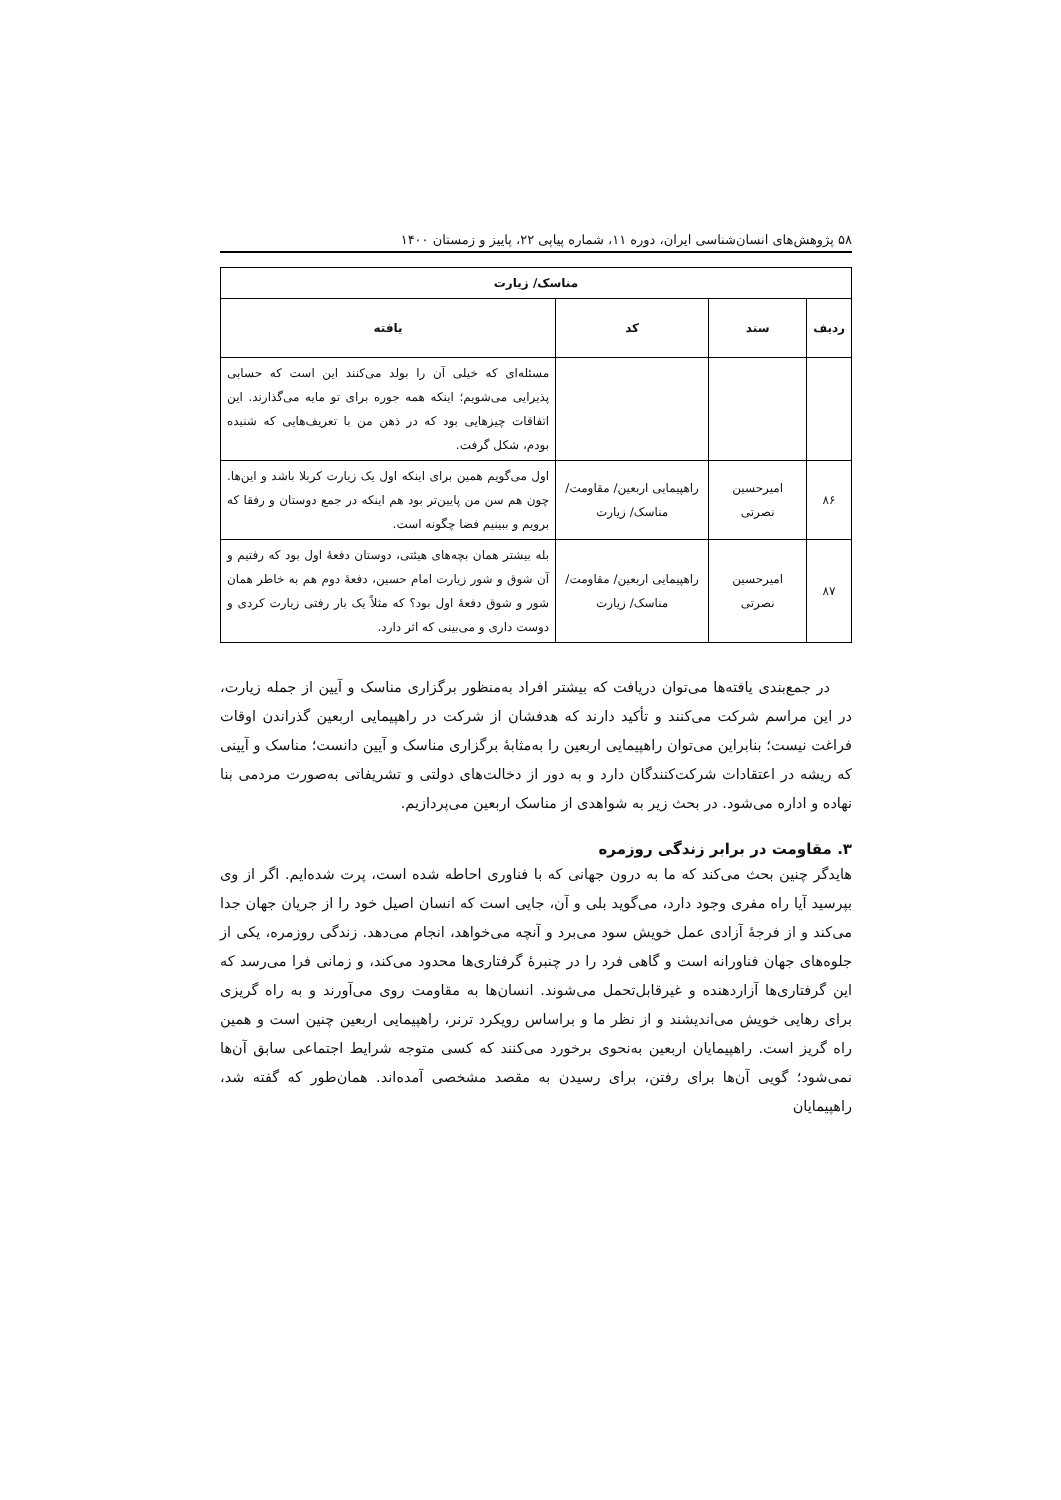۵۸ پژوهش‌های انسان‌شناسی ایران، دوره ۱۱، شماره پیاپی ۲۲، پاییز و زمستان ۱۴۰۰
| مناسک/ زیارت | | | |
| --- | --- | --- | --- |
| ردیف | سند | کد | یافته |
| | | | مسئله‌ای که خیلی آن را بولد می‌کنند این است که حسابی پذیرایی می‌شویم؛ اینکه همه جوره برای تو مایه می‌گذارند. این اتفاقات چیزهایی بود که در ذهن من با تعریف‌هایی که شنیده بودم، شکل گرفت. |
| ۸۶ | امیرحسین نصرتی | راهپیمایی اربعین/ مقاومت/ مناسک/ زیارت | اول می‌گویم همین برای اینکه اول یک زیارت کربلا باشد و این‌ها. چون هم سن من پایین‌تر بود هم اینکه در جمع دوستان و رفقا که برویم و ببینیم فضا چگونه است. |
| ۸۷ | امیرحسین نصرتی | راهپیمایی اربعین/ مقاومت/ مناسک/ زیارت | بله بیشتر همان بچه‌های هیئتی، دوستان دفعهٔ اول بود که رفتیم و آن شوق و شور زیارت امام حسین، دفعهٔ دوم هم به خاطر همان شور و شوق دفعهٔ اول بود؟ که مثلاً یک بار رفتی زیارت کردی و دوست داری و می‌بینی که اثر دارد. |
در جمع‌بندی یافته‌ها می‌توان دریافت که بیشتر افراد به‌منظور برگزاری مناسک و آیین از جمله زیارت، در این مراسم شرکت می‌کنند و تأکید دارند که هدفشان از شرکت در راهپیمایی اربعین گذراندن اوقات فراغت نیست؛ بنابراین می‌توان راهپیمایی اربعین را به‌مثابهٔ برگزاری مناسک و آیین دانست؛ مناسک و آیینی که ریشه در اعتقادات شرکت‌کنندگان دارد و به دور از دخالت‌های دولتی و تشریفاتی به‌صورت مردمی بنا نهاده و اداره می‌شود. در بحث زیر به شواهدی از مناسک اربعین می‌پردازیم.
۳. مقاومت در برابر زندگی روزمره
هایدگر چنین بحث می‌کند که ما به درون جهانی که با فناوری احاطه شده است، پرت شده‌ایم. اگر از وی بپرسید آیا راه مفری وجود دارد، می‌گوید بلی و آن، جایی است که انسان اصیل خود را از جریان جهان جدا می‌کند و از فرجهٔ آزادی عمل خویش سود می‌برد و آنچه می‌خواهد، انجام می‌دهد. زندگی روزمره، یکی از جلوه‌های جهان فناورانه است و گاهی فرد را در چنبرهٔ گرفتاری‌ها محدود می‌کند، و زمانی فرا می‌رسد که این گرفتاری‌ها آزاردهنده و غیرقابل‌تحمل می‌شوند. انسان‌ها به مقاومت روی می‌آورند و به راه گریزی برای رهایی خویش می‌اندیشند و از نظر ما و براساس رویکرد ترنر، راهپیمایی اربعین چنین است و همین راه گریز است. راهپیمایان اربعین به‌نحوی برخورد می‌کنند که کسی متوجه شرایط اجتماعی سابق آن‌ها نمی‌شود؛ گویی آن‌ها برای رفتن، برای رسیدن به مقصد مشخصی آمده‌اند. همان‌طور که گفته شد، راهپیمایان